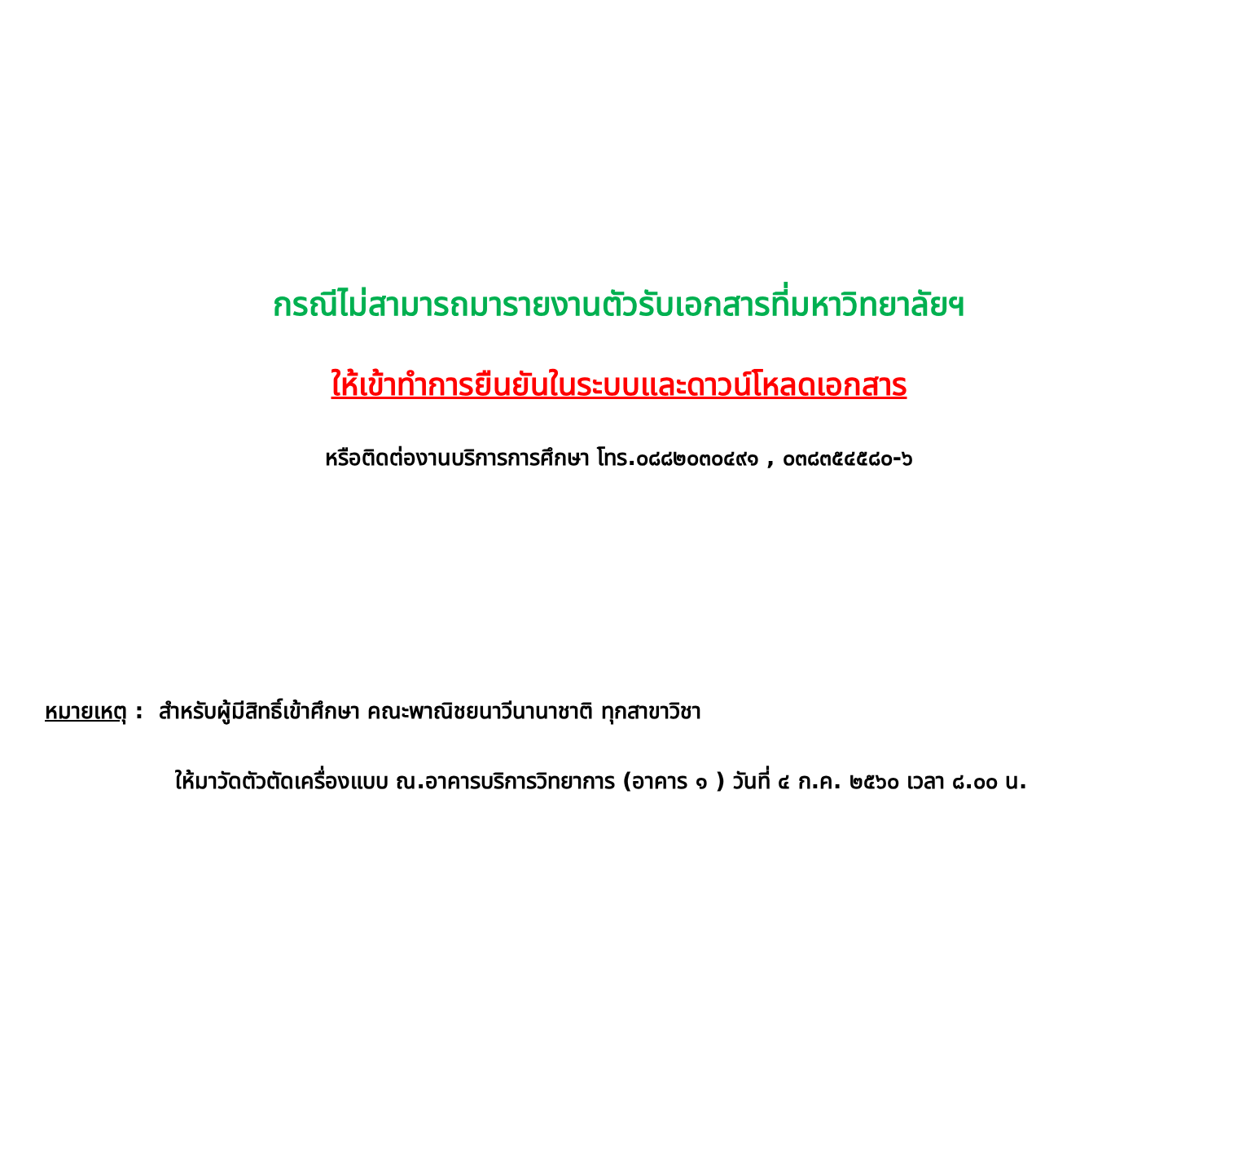กรณีไม่สามารถมารายงานตัวรับเอกสารที่มหาวิทยาลัยฯ
ให้เข้าทำการยืนยันในระบบและดาวน์โหลดเอกสาร
หรือติดต่องานบริการการศึกษา โทร.๐๘๘๒๐๓๐๔๙๑ , ๐๓๘๓๕๔๕๘๐-๖
หมายเหตุ : สำหรับผู้มีสิทธิ์เข้าศึกษา คณะพาณิชยนาวีนานาชาติ ทุกสาขาวิชา
ให้มาวัดตัวตัดเครื่องแบบ ณ.อาคารบริการวิทยาการ (อาคาร ๑ ) วันที่ ๔ ก.ค. ๒๕๖๐ เวลา ๘.๐๐ น.